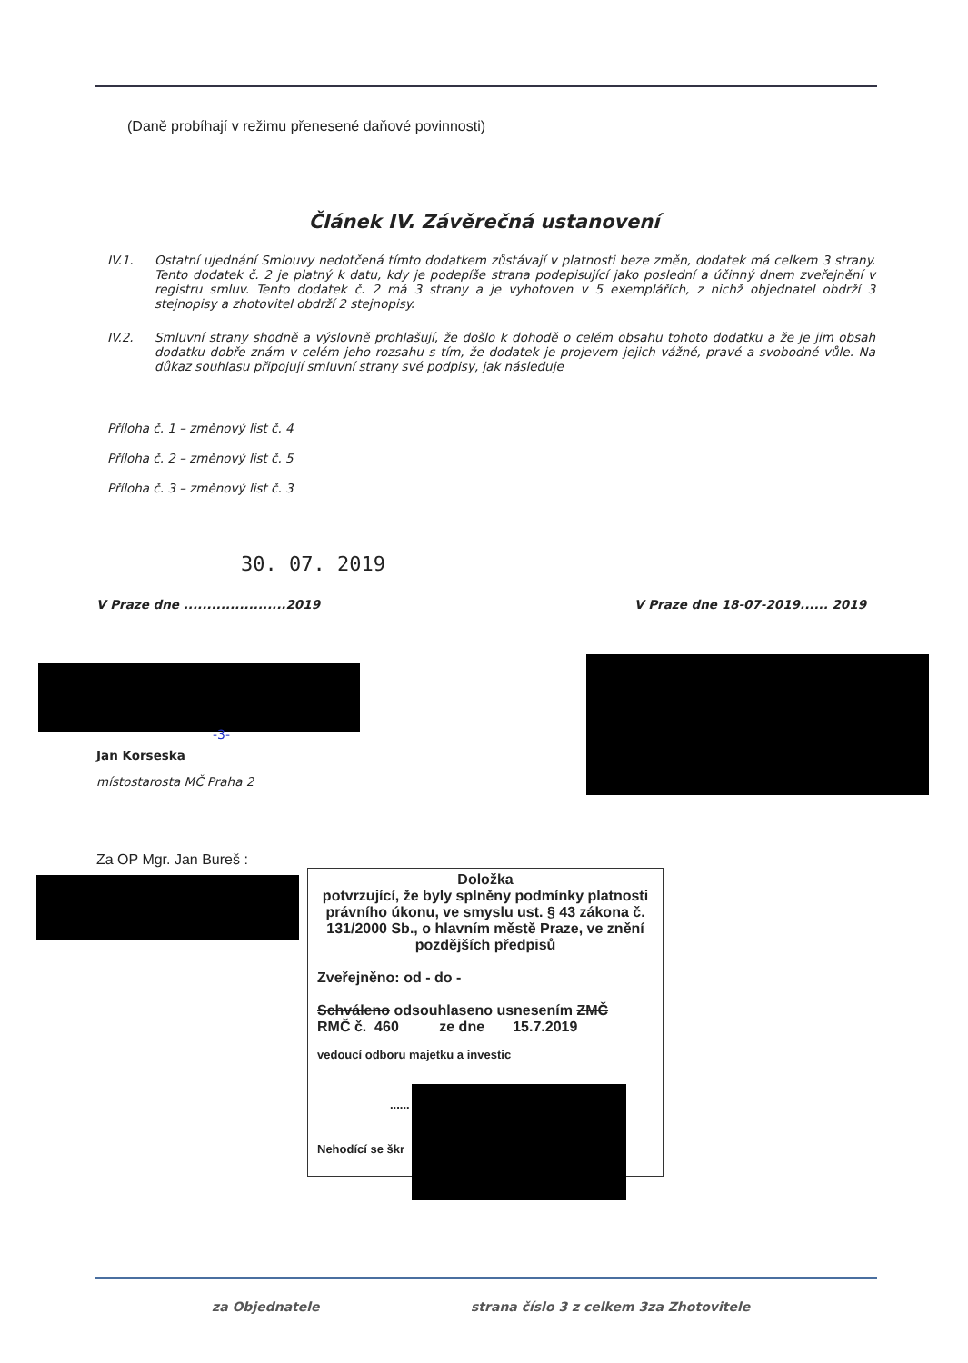(Daně probíhají v režimu přenesené daňové povinnosti)
Článek IV. Závěrečná ustanovení
IV.1. Ostatní ujednání Smlouvy nedotčená tímto dodatkem zůstávají v platnosti beze změn, dodatek má celkem 3 strany. Tento dodatek č. 2 je platný k datu, kdy je podepíše strana podepisující jako poslední a účinný dnem zveřejnění v registru smluv. Tento dodatek č. 2 má 3 strany a je vyhotoven v 5 exemplářích, z nichž objednatel obdrží 3 stejnopisy a zhotovitel obdrží 2 stejnopisy.
IV.2. Smluvní strany shodně a výslovně prohlašují, že došlo k dohodě o celém obsahu tohoto dodatku a že je jim obsah dodatku dobře znám v celém jeho rozsahu s tím, že dodatek je projevem jejich vážné, pravé a svobodné vůle. Na důkaz souhlasu připojují smluvní strany své podpisy, jak následuje
Příloha č. 1 – změnový list č. 4
Příloha č. 2 – změnový list č. 5
Příloha č. 3 – změnový list č. 3
30. 07. 2019
V Praze dne ......................2019
V Praze dne 18-07-2019...... 2019
-3-
Jan Korseska
místostarosta MČ Praha 2
Za OP Mgr. Jan Bureš :
Doložka
potvrzující, že byly splněny podmínky platnosti právního úkonu, ve smyslu ust. § 43 zákona č. 131/2000 Sb., o hlavním městě Praze, ve znění pozdějších předpisů
Zveřejněno: od - do -
Schváleno odsouhlaseno usnesením ZMČ
RMČ č. 460 ze dne 15.7.2019
vedoucí odboru majetku a investic
......
Nehodící se škr
za Objednatele
strana číslo 3 z celkem 3za Zhotovitele